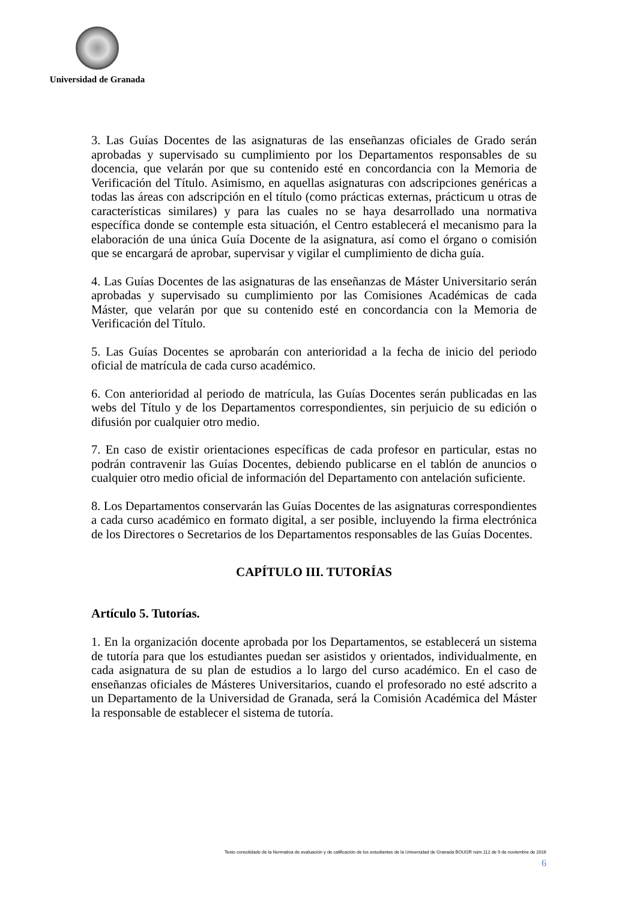Universidad de Granada
3. Las Guías Docentes de las asignaturas de las enseñanzas oficiales de Grado serán aprobadas y supervisado su cumplimiento por los Departamentos responsables de su docencia, que velarán por que su contenido esté en concordancia con la Memoria de Verificación del Título. Asimismo, en aquellas asignaturas con adscripciones genéricas a todas las áreas con adscripción en el título (como prácticas externas, prácticum u otras de características similares) y para las cuales no se haya desarrollado una normativa específica donde se contemple esta situación, el Centro establecerá el mecanismo para la elaboración de una única Guía Docente de la asignatura, así como el órgano o comisión que se encargará de aprobar, supervisar y vigilar el cumplimiento de dicha guía.
4. Las Guías Docentes de las asignaturas de las enseñanzas de Máster Universitario serán aprobadas y supervisado su cumplimiento por las Comisiones Académicas de cada Máster, que velarán por que su contenido esté en concordancia con la Memoria de Verificación del Título.
5. Las Guías Docentes se aprobarán con anterioridad a la fecha de inicio del periodo oficial de matrícula de cada curso académico.
6. Con anterioridad al periodo de matrícula, las Guías Docentes serán publicadas en las webs del Título y de los Departamentos correspondientes, sin perjuicio de su edición o difusión por cualquier otro medio.
7. En caso de existir orientaciones específicas de cada profesor en particular, estas no podrán contravenir las Guías Docentes, debiendo publicarse en el tablón de anuncios o cualquier otro medio oficial de información del Departamento con antelación suficiente.
8. Los Departamentos conservarán las Guías Docentes de las asignaturas correspondientes a cada curso académico en formato digital, a ser posible, incluyendo la firma electrónica de los Directores o Secretarios de los Departamentos responsables de las Guías Docentes.
CAPÍTULO III. TUTORÍAS
Artículo 5. Tutorías.
1. En la organización docente aprobada por los Departamentos, se establecerá un sistema de tutoría para que los estudiantes puedan ser asistidos y orientados, individualmente, en cada asignatura de su plan de estudios a lo largo del curso académico. En el caso de enseñanzas oficiales de Másteres Universitarios, cuando el profesorado no esté adscrito a un Departamento de la Universidad de Granada, será la Comisión Académica del Máster la responsable de establecer el sistema de tutoría.
Texto consolidado de la Normativa de evaluación y de calificación de los estudiantes de la Universidad de Granada BOUGR núm.112 de 9 de noviembre de 2016
6